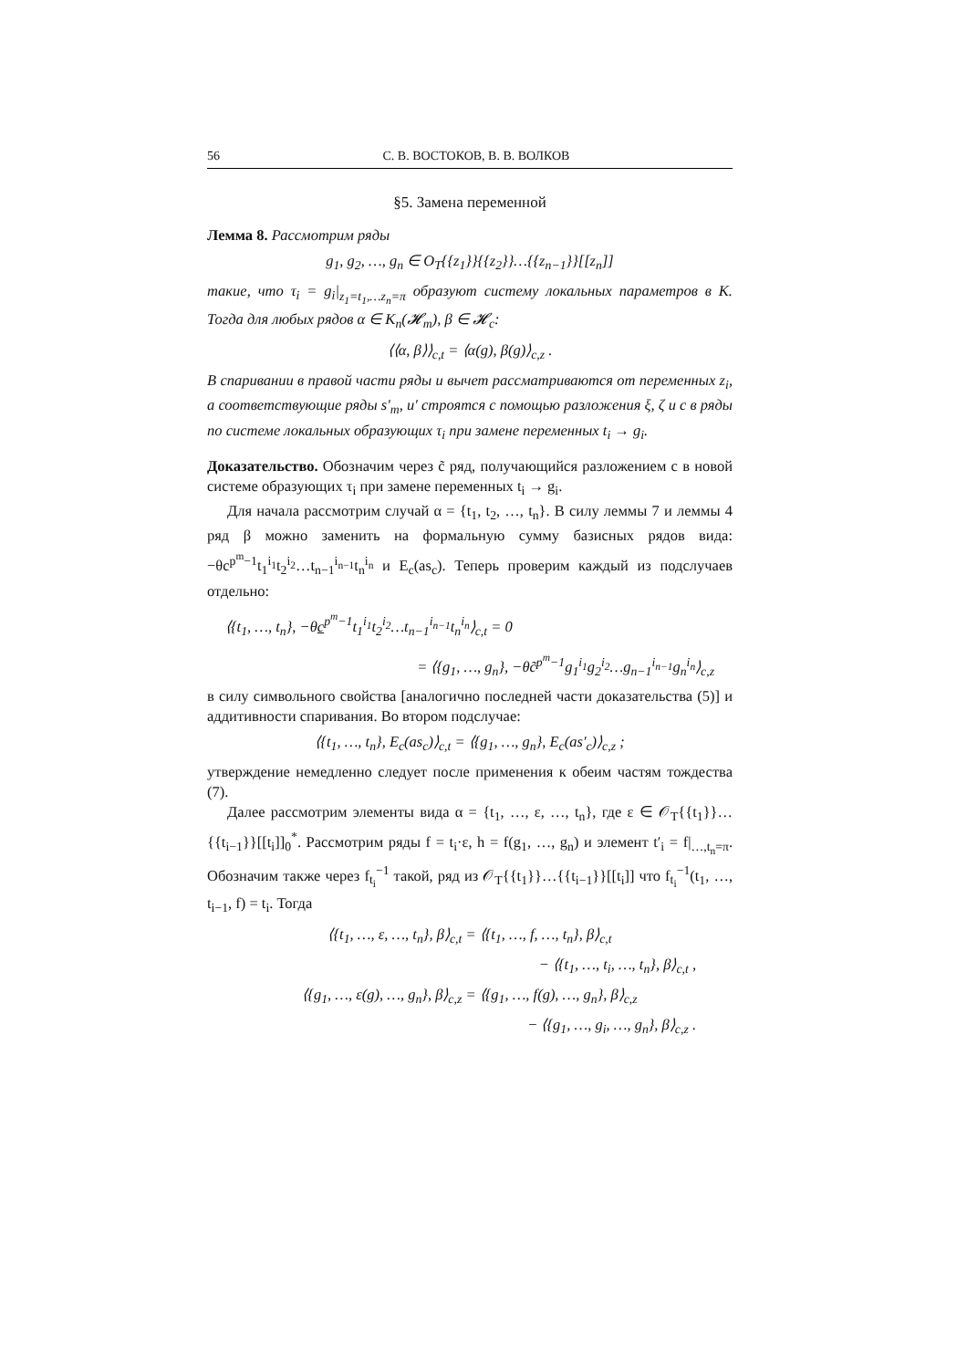56 С. В. ВОСТОКОВ, В. В. ВОЛКОВ
§5. Замена переменной
Лемма 8. Рассмотрим ряды
g<sub>1</sub>, g<sub>2</sub>, …, g<sub>n</sub> ∈ O<sub>T</sub>{{z<sub>1</sub>}}{{z<sub>2</sub>}}…{{z<sub>n−1</sub>}}[[z<sub>n</sub>]]
такие, что τ<sub>i</sub> = g<sub>i</sub>|<sub>z<sub>1</sub>=t<sub>1</sub>,…z<sub>n</sub>=π</sub> образуют систему локальных параметров в K. Тогда для любых рядов α ∈ K<sub>n</sub>(𝓗<sub>m</sub>), β ∈ 𝓗<sub>c</sub>:
⟨⟨α, β⟩⟩<sub>c,t</sub> = ⟨α(g), β(g)⟩<sub>c,z</sub> .
В спаривании в правой части ряды и вычет рассматриваются от переменных z<sub>i</sub>, а соответствующие ряды s′<sub>m</sub>, u′ строятся с помощью разложения ξ, ζ и c в ряды по системе локальных образующих τ<sub>i</sub> при замене переменных t<sub>i</sub> → g<sub>i</sub>.
Доказательство. Обозначим через c̃ ряд, получающийся разложением c в новой системе образующих τ<sub>i</sub> при замене переменных t<sub>i</sub> → g<sub>i</sub>.
Для начала рассмотрим случай α = {t<sub>1</sub>, t<sub>2</sub>, …, t<sub>n</sub>}. В силу леммы 7 и леммы 4 ряд β можно заменить на формальную сумму базисных рядов вида: −θc<sup>p<sup>m</sup>−1</sup>t<sub>1</sub><sup>i<sub>1</sub></sup>t<sub>2</sub><sup>i<sub>2</sub></sup>…t<sub>n−1</sub><sup>i<sub>n−1</sub></sup>t<sub>n</sub><sup>i<sub>n</sub></sup> и E<sub>c</sub>(as<sub>c</sub>). Теперь проверим каждый из подслучаев отдельно:
⟨{t<sub>1</sub>, …, t<sub>n</sub>}, −θc<sup>p<sup>m</sup>−1</sup>t<sub>1</sub><sup>i<sub>1</sub></sup>t<sub>2</sub><sup>i<sub>2</sub></sup>…t<sub>n−1</sub><sup>i<sub>n−1</sub></sup>t<sub>n</sub><sup>i<sub>n</sub></sup>⟩<sub>c,t</sub> = 0
= ⟨{g<sub>1</sub>, …, g<sub>n</sub>}, −θc̃<sup>p<sup>m</sup>−1</sup>g<sub>1</sub><sup>i<sub>1</sub></sup>g<sub>2</sub><sup>i<sub>2</sub></sup>…g<sub>n−1</sub><sup>i<sub>n−1</sub></sup>g<sub>n</sub><sup>i<sub>n</sub></sup>⟩<sub>c,z</sub>
в силу символьного свойства [аналогично последней части доказательства (5)] и аддитивности спаривания. Во втором подслучае:
⟨{t<sub>1</sub>, …, t<sub>n</sub>}, E<sub>c</sub>(as<sub>c</sub>)⟩<sub>c,t</sub> = ⟨{g<sub>1</sub>, …, g<sub>n</sub>}, E<sub>c</sub>(as′<sub>c</sub>)⟩<sub>c,z</sub> ;
утверждение немедленно следует после применения к обеим частям тождества (7).
Далее рассмотрим элементы вида α = {t<sub>1</sub>, …, ε, …, t<sub>n</sub>}, где ε ∈ 𝒪<sub>T</sub>{{t<sub>1</sub>}}…{{t<sub>i−1</sub>}}[[t<sub>i</sub>]]<sub>0</sub><sup>*</sup>. Рассмотрим ряды f = t<sub>i</sub>·ε, h = f(g<sub>1</sub>, …, g<sub>n</sub>) и элемент t′<sub>i</sub> = f|<sub>…,t<sub>n</sub>=π</sub>. Обозначим также через f<sub>t<sub>i</sub></sub><sup>−1</sup> такой, ряд из 𝒪<sub>T</sub>{{t<sub>1</sub>}}…{{t<sub>i−1</sub>}}[[t<sub>i</sub>]] что f<sub>t<sub>i</sub></sub><sup>−1</sup>(t<sub>1</sub>, …, t<sub>i−1</sub>, f) = t<sub>i</sub>. Тогда
⟨{t<sub>1</sub>, …, ε, …, t<sub>n</sub>}, β⟩<sub>c,t</sub> = ⟨{t<sub>1</sub>, …, f, …, t<sub>n</sub>}, β⟩<sub>c,t</sub>
− ⟨{t<sub>1</sub>, …, t<sub>i</sub>, …, t<sub>n</sub>}, β⟩<sub>c,t</sub> ,
⟨{g<sub>1</sub>, …, ε(g), …, g<sub>n</sub>}, β⟩<sub>c,z</sub> = ⟨{g<sub>1</sub>, …, f(g), …, g<sub>n</sub>}, β⟩<sub>c,z</sub>
− ⟨{g<sub>1</sub>, …, g<sub>i</sub>, …, g<sub>n</sub>}, β⟩<sub>c,z</sub> .